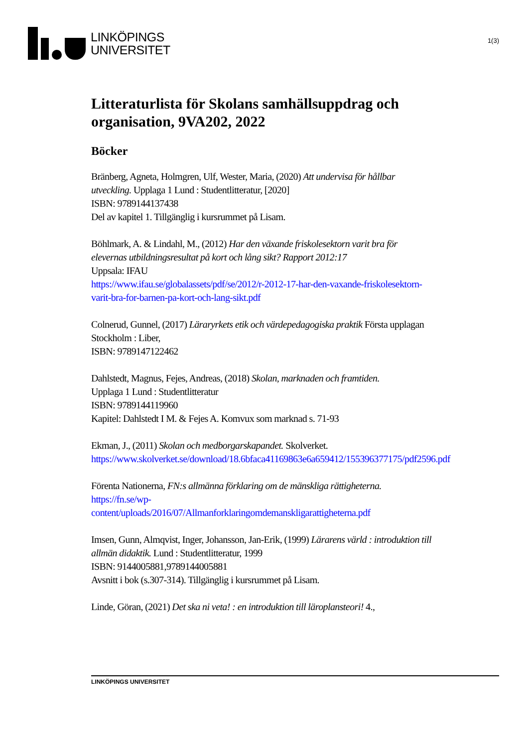LINKÖPINGS
UNIVERSITET
1(3)
Litteraturlista för Skolans samhällsuppdrag och organisation, 9VA202, 2022
Böcker
Bränberg, Agneta, Holmgren, Ulf, Wester, Maria, (2020) Att undervisa för hållbar utveckling. Upplaga 1 Lund : Studentlitteratur, [2020]
ISBN: 9789144137438
Del av kapitel 1. Tillgänglig i kursrummet på Lisam.
Böhlmark, A. & Lindahl, M., (2012) Har den växande friskolesektorn varit bra för elevernas utbildningsresultat på kort och lång sikt? Rapport 2012:17
Uppsala: IFAU
https://www.ifau.se/globalassets/pdf/se/2012/r-2012-17-har-den-vaxande-friskolesektorn-varit-bra-for-barnen-pa-kort-och-lang-sikt.pdf
Colnerud, Gunnel, (2017) Läraryrkets etik och värdepedagogiska praktik Första upplagan Stockholm : Liber,
ISBN: 9789147122462
Dahlstedt, Magnus, Fejes, Andreas, (2018) Skolan, marknaden och framtiden.
Upplaga 1 Lund : Studentlitteratur
ISBN: 9789144119960
Kapitel: Dahlstedt I M. & Fejes A. Komvux som marknad s. 71-93
Ekman, J., (2011) Skolan och medborgarskapandet. Skolverket.
https://www.skolverket.se/download/18.6bfaca41169863e6a659412/155396377175/pdf2596.pdf
Förenta Nationerna, FN:s allmänna förklaring om de mänskliga rättigheterna.
https://fn.se/wp-
content/uploads/2016/07/Allmanforklaringomdemanskligarattigheterna.pdf
Imsen, Gunn, Almqvist, Inger, Johansson, Jan-Erik, (1999) Lärarens värld : introduktion till allmän didaktik. Lund : Studentlitteratur, 1999
ISBN: 9144005881,9789144005881
Avsnitt i bok (s.307-314). Tillgänglig i kursrummet på Lisam.
Linde, Göran, (2021) Det ska ni veta! : en introduktion till läroplansteori! 4.,
LINKÖPINGS UNIVERSITET